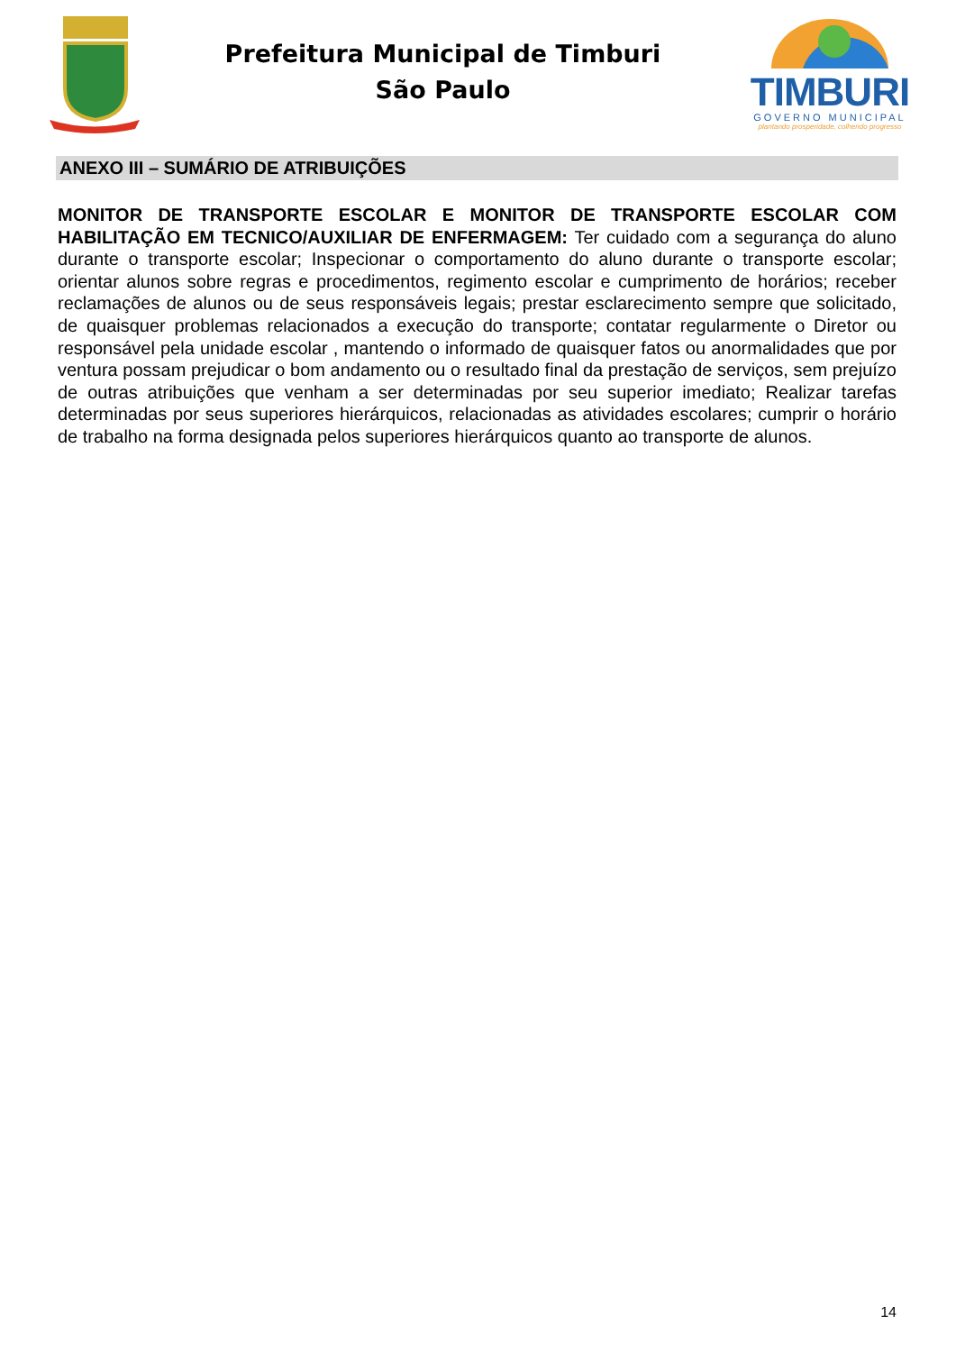Prefeitura Municipal de Timburi
São Paulo
TIMBURI
GOVERNO MUNICIPAL
plantando prosperidade, colhendo progresso
ANEXO III – SUMÁRIO DE ATRIBUIÇÕES
MONITOR DE TRANSPORTE ESCOLAR E MONITOR DE TRANSPORTE ESCOLAR COM HABILITAÇÃO EM TECNICO/AUXILIAR DE ENFERMAGEM: Ter cuidado com a segurança do aluno durante o transporte escolar; Inspecionar o comportamento do aluno durante o transporte escolar; orientar alunos sobre regras e procedimentos, regimento escolar e cumprimento de horários; receber reclamações de alunos ou de seus responsáveis legais; prestar esclarecimento sempre que solicitado, de quaisquer problemas relacionados a execução do transporte; contatar regularmente o Diretor ou responsável pela unidade escolar , mantendo o informado de quaisquer fatos ou anormalidades que por ventura possam prejudicar o bom andamento ou o resultado final da prestação de serviços, sem prejuízo de outras atribuições que venham a ser determinadas por seu superior imediato; Realizar tarefas determinadas por seus superiores hierárquicos, relacionadas as atividades escolares; cumprir o horário de trabalho na forma designada pelos superiores hierárquicos quanto ao transporte de alunos.
14